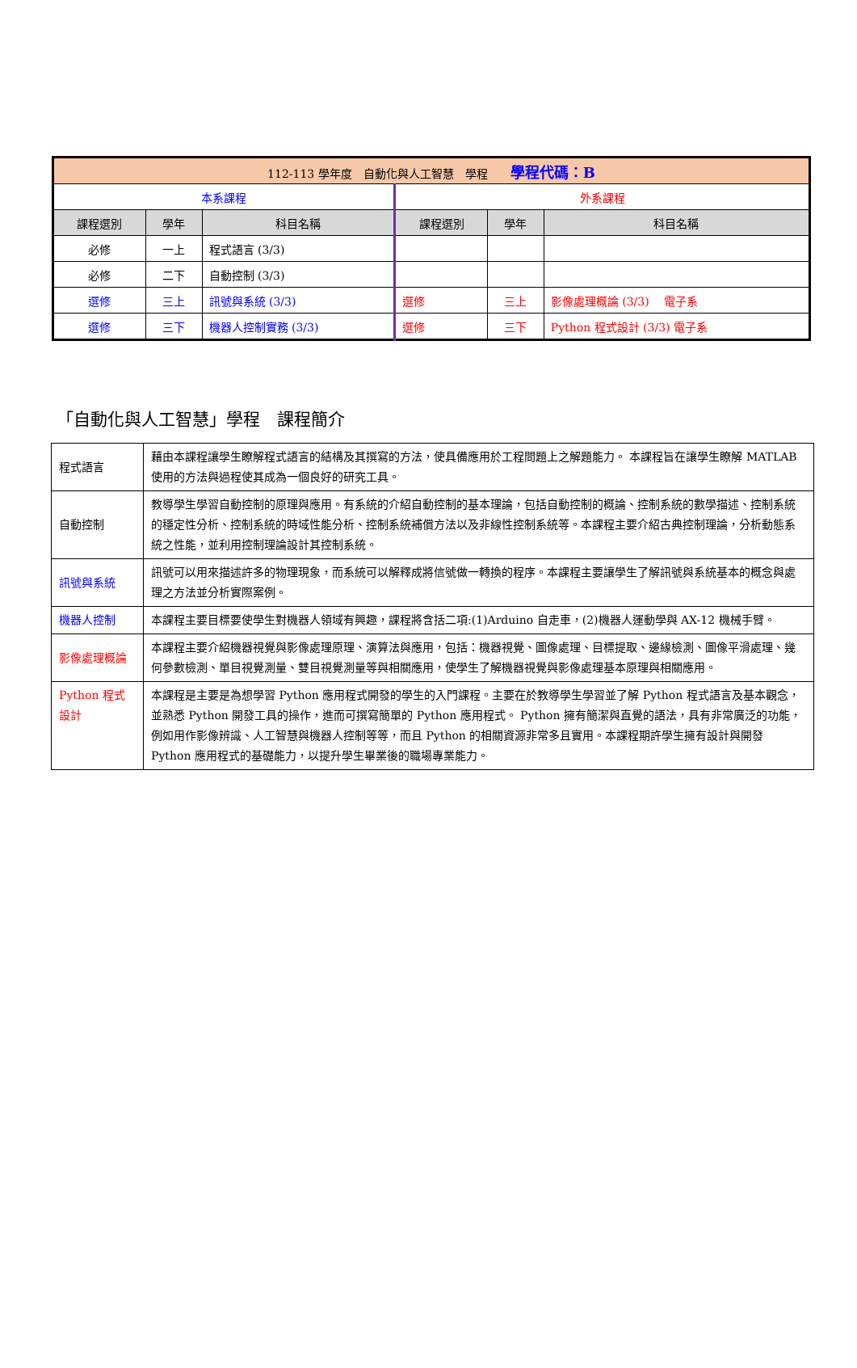| 112-113 學年度 自動化與人工智慧 學程 學程代碼：B | | | | | |
| --- | --- | --- | --- | --- | --- |
| 本系課程 | | | 外系課程 | | |
| 課程選別 | 學年 | 科目名稱 | 課程選別 | 學年 | 科目名稱 |
| 必修 | 一上 | 程式語言 (3/3) | | | |
| 必修 | 二下 | 自動控制 (3/3) | | | |
| 選修 | 三上 | 訊號與系統 (3/3) | 選修 | 三上 | 影像處理概論 (3/3) 電子系 |
| 選修 | 三下 | 機器人控制實務 (3/3) | 選修 | 三下 | Python 程式設計 (3/3) 電子系 |
「自動化與人工智慧」學程　課程簡介
| 程式語言 | 藉由本課程讓學生瞭解程式語言的結構及其撰寫的方法，使具備應用於工程問題上之解題能力。 本課程旨在讓學生瞭解 MATLAB 使用的方法與過程使其成為一個良好的研究工具。 |
| 自動控制 | 教導學生學習自動控制的原理與應用。有系統的介紹自動控制的基本理論，包括自動控制的概論、控制系統的數學描述、控制系統的穩定性分析、控制系統的時域性能分析、控制系統補償方法以及非線性控制系統等。本課程主要介紹古典控制理論，分析動態系統之性能，並利用控制理論設計其控制系統。 |
| 訊號與系統 | 訊號可以用來描述許多的物理現象，而系統可以解釋成將信號做一轉換的程序。本課程主要讓學生了解訊號與系統基本的概念與處理之方法並分析實際案例。 |
| 機器人控制 | 本課程主要目標要使學生對機器人領域有興趣，課程將含括二項:(1)Arduino 自走車，(2)機器人運動學與 AX-12 機械手臂。 |
| 影像處理概論 | 本課程主要介紹機器視覺與影像處理原理、演算法與應用，包括：機器視覺、圖像處理、目標提取、邊緣檢測、圖像平滑處理、幾何參數檢測、單目視覺測量、雙目視覺測量等與相關應用，使學生了解機器視覺與影像處理基本原理與相關應用。 |
| Python 程式設計 | 本課程是主要是為想學習 Python 應用程式開發的學生的入門課程。主要在於教導學生學習並了解 Python 程式語言及基本觀念，並熟悉 Python 開發工具的操作，進而可撰寫簡單的 Python 應用程式。 Python 擁有簡潔與直覺的語法，具有非常廣泛的功能，例如用作影像辨識、人工智慧與機器人控制等等，而且 Python 的相關資源非常多且實用。本課程期許學生擁有設計與開發 Python 應用程式的基礎能力，以提升學生畢業後的職場專業能力。 |